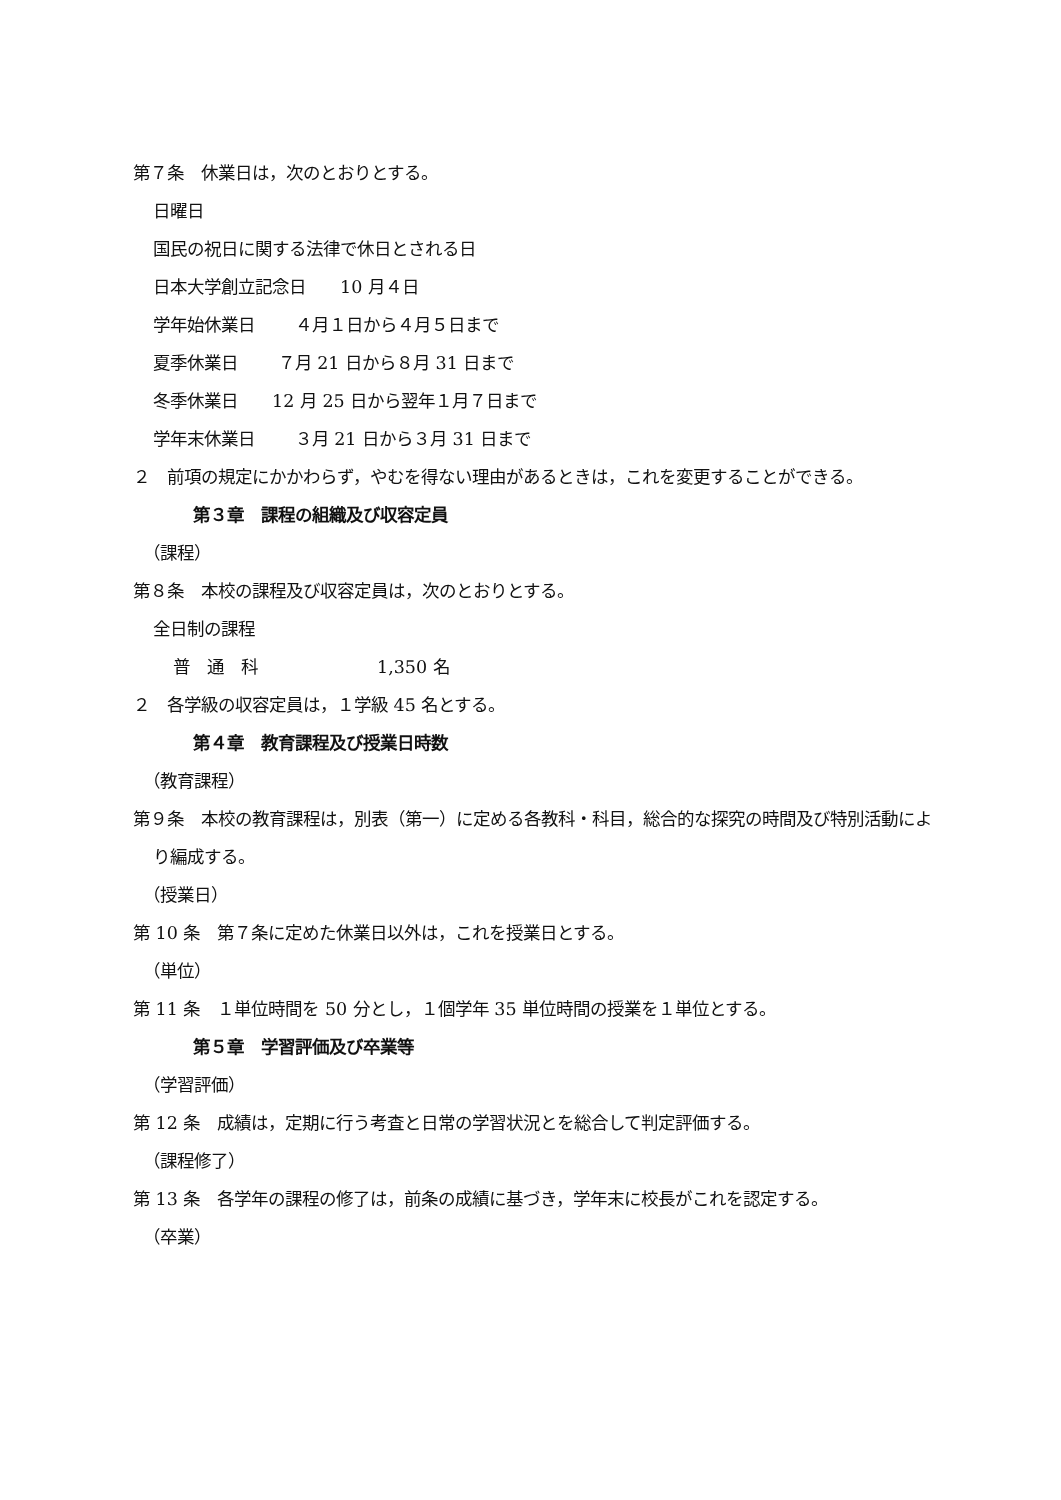第７条　休業日は，次のとおりとする。
日曜日
国民の祝日に関する法律で休日とされる日
日本大学創立記念日　　10 月４日
学年始休業日　　 ４月１日から４月５日まで
夏季休業日　　 ７月 21 日から８月 31 日まで
冬季休業日　　12 月 25 日から翌年１月７日まで
学年末休業日　　 ３月 21 日から３月 31 日まで
２　前項の規定にかかわらず，やむを得ない理由があるときは，これを変更することができる。
第３章　課程の組織及び収容定員
（課程）
第８条　本校の課程及び収容定員は，次のとおりとする。
全日制の課程
普　通　科　　　　　　　1,350 名
２　各学級の収容定員は，１学級 45 名とする。
第４章　教育課程及び授業日時数
（教育課程）
第９条　本校の教育課程は，別表（第一）に定める各教科・科目，総合的な探究の時間及び特別活動により編成する。
（授業日）
第 10 条　第７条に定めた休業日以外は，これを授業日とする。
（単位）
第 11 条　１単位時間を 50 分とし，１個学年 35 単位時間の授業を１単位とする。
第５章　学習評価及び卒業等
（学習評価）
第 12 条　成績は，定期に行う考査と日常の学習状況とを総合して判定評価する。
（課程修了）
第 13 条　各学年の課程の修了は，前条の成績に基づき，学年末に校長がこれを認定する。
（卒業）